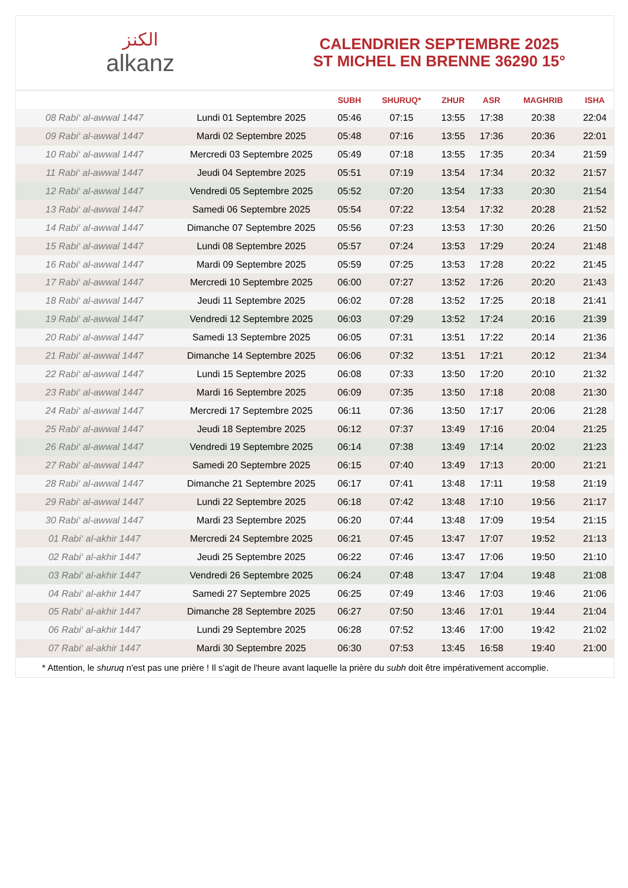الكنز
alkanz
CALENDRIER SEPTEMBRE 2025
ST MICHEL EN BRENNE 36290 15°
| | | SUBH | SHURUQ* | ZHUR | ASR | MAGHRIB | ISHA |
| --- | --- | --- | --- | --- | --- | --- | --- |
| 08 Rabi‘ al-awwal 1447 | Lundi 01 Septembre 2025 | 05:46 | 07:15 | 13:55 | 17:38 | 20:38 | 22:04 |
| 09 Rabi‘ al-awwal 1447 | Mardi 02 Septembre 2025 | 05:48 | 07:16 | 13:55 | 17:36 | 20:36 | 22:01 |
| 10 Rabi‘ al-awwal 1447 | Mercredi 03 Septembre 2025 | 05:49 | 07:18 | 13:55 | 17:35 | 20:34 | 21:59 |
| 11 Rabi‘ al-awwal 1447 | Jeudi 04 Septembre 2025 | 05:51 | 07:19 | 13:54 | 17:34 | 20:32 | 21:57 |
| 12 Rabi‘ al-awwal 1447 | Vendredi 05 Septembre 2025 | 05:52 | 07:20 | 13:54 | 17:33 | 20:30 | 21:54 |
| 13 Rabi‘ al-awwal 1447 | Samedi 06 Septembre 2025 | 05:54 | 07:22 | 13:54 | 17:32 | 20:28 | 21:52 |
| 14 Rabi‘ al-awwal 1447 | Dimanche 07 Septembre 2025 | 05:56 | 07:23 | 13:53 | 17:30 | 20:26 | 21:50 |
| 15 Rabi‘ al-awwal 1447 | Lundi 08 Septembre 2025 | 05:57 | 07:24 | 13:53 | 17:29 | 20:24 | 21:48 |
| 16 Rabi‘ al-awwal 1447 | Mardi 09 Septembre 2025 | 05:59 | 07:25 | 13:53 | 17:28 | 20:22 | 21:45 |
| 17 Rabi‘ al-awwal 1447 | Mercredi 10 Septembre 2025 | 06:00 | 07:27 | 13:52 | 17:26 | 20:20 | 21:43 |
| 18 Rabi‘ al-awwal 1447 | Jeudi 11 Septembre 2025 | 06:02 | 07:28 | 13:52 | 17:25 | 20:18 | 21:41 |
| 19 Rabi‘ al-awwal 1447 | Vendredi 12 Septembre 2025 | 06:03 | 07:29 | 13:52 | 17:24 | 20:16 | 21:39 |
| 20 Rabi‘ al-awwal 1447 | Samedi 13 Septembre 2025 | 06:05 | 07:31 | 13:51 | 17:22 | 20:14 | 21:36 |
| 21 Rabi‘ al-awwal 1447 | Dimanche 14 Septembre 2025 | 06:06 | 07:32 | 13:51 | 17:21 | 20:12 | 21:34 |
| 22 Rabi‘ al-awwal 1447 | Lundi 15 Septembre 2025 | 06:08 | 07:33 | 13:50 | 17:20 | 20:10 | 21:32 |
| 23 Rabi‘ al-awwal 1447 | Mardi 16 Septembre 2025 | 06:09 | 07:35 | 13:50 | 17:18 | 20:08 | 21:30 |
| 24 Rabi‘ al-awwal 1447 | Mercredi 17 Septembre 2025 | 06:11 | 07:36 | 13:50 | 17:17 | 20:06 | 21:28 |
| 25 Rabi‘ al-awwal 1447 | Jeudi 18 Septembre 2025 | 06:12 | 07:37 | 13:49 | 17:16 | 20:04 | 21:25 |
| 26 Rabi‘ al-awwal 1447 | Vendredi 19 Septembre 2025 | 06:14 | 07:38 | 13:49 | 17:14 | 20:02 | 21:23 |
| 27 Rabi‘ al-awwal 1447 | Samedi 20 Septembre 2025 | 06:15 | 07:40 | 13:49 | 17:13 | 20:00 | 21:21 |
| 28 Rabi‘ al-awwal 1447 | Dimanche 21 Septembre 2025 | 06:17 | 07:41 | 13:48 | 17:11 | 19:58 | 21:19 |
| 29 Rabi‘ al-awwal 1447 | Lundi 22 Septembre 2025 | 06:18 | 07:42 | 13:48 | 17:10 | 19:56 | 21:17 |
| 30 Rabi‘ al-awwal 1447 | Mardi 23 Septembre 2025 | 06:20 | 07:44 | 13:48 | 17:09 | 19:54 | 21:15 |
| 01 Rabi‘ al-akhir 1447 | Mercredi 24 Septembre 2025 | 06:21 | 07:45 | 13:47 | 17:07 | 19:52 | 21:13 |
| 02 Rabi‘ al-akhir 1447 | Jeudi 25 Septembre 2025 | 06:22 | 07:46 | 13:47 | 17:06 | 19:50 | 21:10 |
| 03 Rabi‘ al-akhir 1447 | Vendredi 26 Septembre 2025 | 06:24 | 07:48 | 13:47 | 17:04 | 19:48 | 21:08 |
| 04 Rabi‘ al-akhir 1447 | Samedi 27 Septembre 2025 | 06:25 | 07:49 | 13:46 | 17:03 | 19:46 | 21:06 |
| 05 Rabi‘ al-akhir 1447 | Dimanche 28 Septembre 2025 | 06:27 | 07:50 | 13:46 | 17:01 | 19:44 | 21:04 |
| 06 Rabi‘ al-akhir 1447 | Lundi 29 Septembre 2025 | 06:28 | 07:52 | 13:46 | 17:00 | 19:42 | 21:02 |
| 07 Rabi‘ al-akhir 1447 | Mardi 30 Septembre 2025 | 06:30 | 07:53 | 13:45 | 16:58 | 19:40 | 21:00 |
* Attention, le shuruq n'est pas une prière ! Il s'agit de l'heure avant laquelle la prière du subh doit être impérativement accomplie.